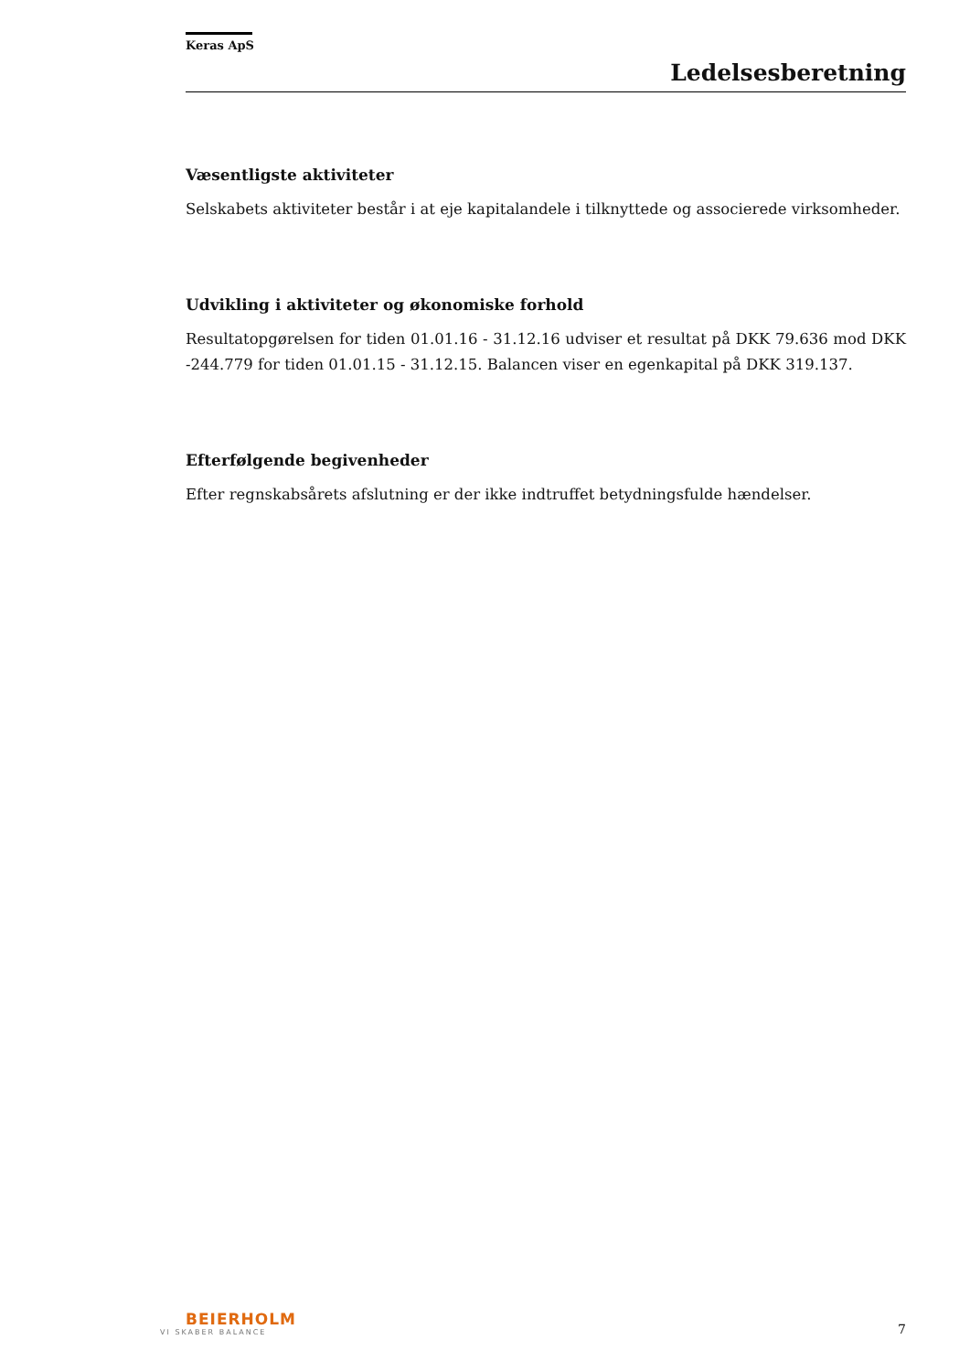Keras ApS
Ledelsesberetning
Væsentligste aktiviteter
Selskabets aktiviteter består i at eje kapitalandele i tilknyttede og associerede virksomheder.
Udvikling i aktiviteter og økonomiske forhold
Resultatopgørelsen for tiden 01.01.16 - 31.12.16 udviser et resultat på DKK 79.636 mod DKK -244.779 for tiden 01.01.15 - 31.12.15. Balancen viser en egenkapital på DKK 319.137.
Efterfølgende begivenheder
Efter regnskabsårets afslutning er der ikke indtruffet betydningsfulde hændelser.
BEIERHOLM
VI SKABER BALANCE
7